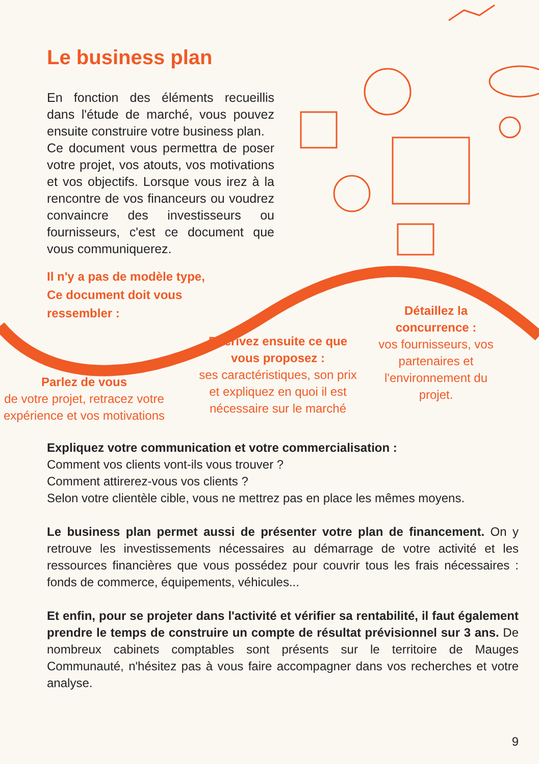Le business plan
En fonction des éléments recueillis dans l'étude de marché, vous pouvez ensuite construire votre business plan.
Ce document vous permettra de poser votre projet, vos atouts, vos motivations et vos objectifs. Lorsque vous irez à la rencontre de vos financeurs ou voudrez convaincre des investisseurs ou fournisseurs, c'est ce document que vous communiquerez.
Il n'y a pas de modèle type,
Ce document doit vous
ressembler :
Parlez de vous
de votre projet, retracez votre expérience et vos motivations
Décrivez ensuite ce que vous proposez :
ses caractéristiques, son prix et expliquez en quoi il est nécessaire sur le marché
Détaillez la concurrence :
vos fournisseurs, vos partenaires et l'environnement du projet.
Expliquez votre communication et votre commercialisation :
Comment vos clients vont-ils vous trouver ?
Comment attirerez-vous vos clients ?
Selon votre clientèle cible, vous ne mettrez pas en place les mêmes moyens.
Le business plan permet aussi de présenter votre plan de financement. On y retrouve les investissements nécessaires au démarrage de votre activité et les ressources financières que vous possédez pour couvrir tous les frais nécessaires : fonds de commerce, équipements, véhicules...
Et enfin, pour se projeter dans l'activité et vérifier sa rentabilité, il faut également prendre le temps de construire un compte de résultat prévisionnel sur 3 ans. De nombreux cabinets comptables sont présents sur le territoire de Mauges Communauté, n'hésitez pas à vous faire accompagner dans vos recherches et votre analyse.
9